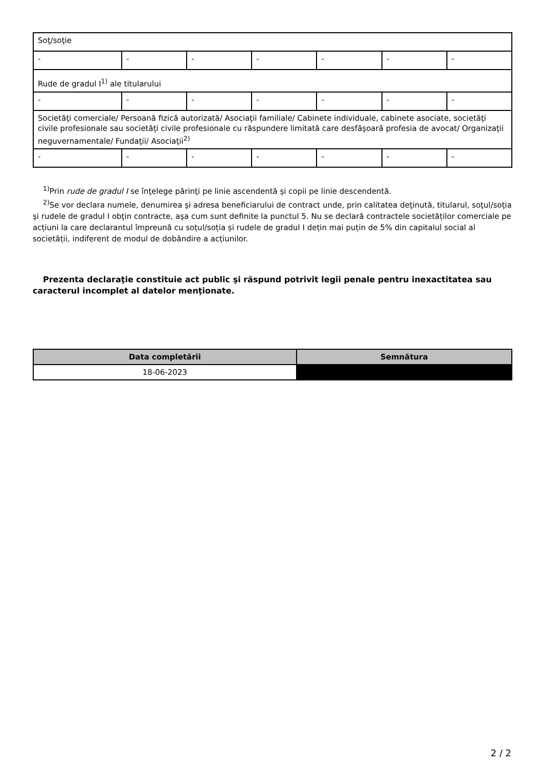| Soţ/soţie | | | | | | |
| - | - | - | - | - | - | - |
| Rude de gradul I<sup>1)</sup> ale titularului | | | | | | |
| - | - | - | - | - | - | - |
| Societăţi comerciale/ Persoană fizică autorizată/ Asociaţii familiale/ Cabinete individuale, cabinete asociate, societăţi civile profesionale sau societăţi civile profesionale cu răspundere limitată care desfăşoară profesia de avocat/ Organizaţii neguvernamentale/ Fundaţii/ Asociaţii<sup>2)</sup> | | | | | | |
| - | - | - | - | - | - | - |
<sup>1)</sup> Prin rude de gradul I se înţelege părinţi pe linie ascendentă şi copii pe linie descendentă.
<sup>2)</sup> Se vor declara numele, denumirea şi adresa beneficiarului de contract unde, prin calitatea deţinută, titularul, soţul/soţia şi rudele de gradul I obţin contracte, aşa cum sunt definite la punctul 5. Nu se declară contractele societăților comerciale pe acțiuni la care declarantul împreună cu soțul/soția și rudele de gradul I dețin mai puțin de 5% din capitalul social al societății, indiferent de modul de dobândire a acțiunilor.
Prezenta declaraţie constituie act public şi răspund potrivit legii penale pentru inexactitatea sau caracterul incomplet al datelor menţionate.
| Data completării | Semnătura |
| --- | --- |
| 18-06-2023 | |
2 / 2